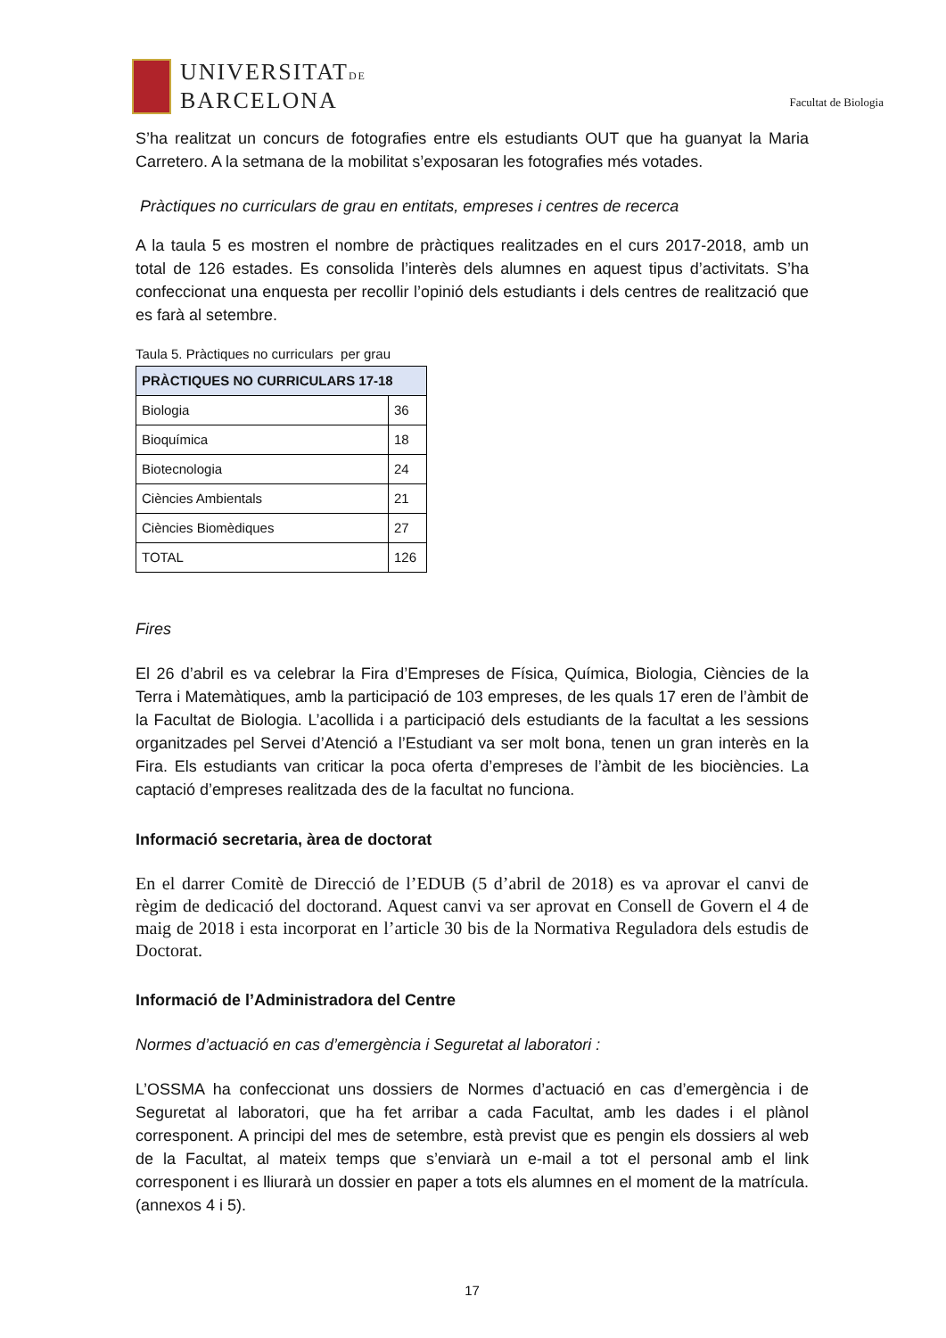UNIVERSITATDE
BARCELONA
Facultat de Biologia
S’ha realitzat un concurs de fotografies entre els estudiants OUT que ha guanyat la Maria Carretero. A la setmana de la mobilitat s’exposaran les fotografies més votades.
Pràctiques no curriculars de grau en entitats, empreses i centres de recerca
A la taula 5 es mostren el nombre de pràctiques realitzades en el curs 2017-2018, amb un total de 126 estades. Es consolida l’interès dels alumnes en aquest tipus d’activitats. S’ha confeccionat una enquesta per recollir l’opinió dels estudiants i dels centres de realització que es farà al setembre.
Taula 5. Pràctiques no curriculars per grau
| PRÀCTIQUES NO CURRICULARS 17-18 | |
| --- | --- |
| Biologia | 36 |
| Bioquímica | 18 |
| Biotecnologia | 24 |
| Ciències Ambientals | 21 |
| Ciències Biomèdiques | 27 |
| TOTAL | 126 |
Fires
El 26 d’abril es va celebrar la Fira d’Empreses de Física, Química, Biologia, Ciències de la Terra i Matemàtiques, amb la participació de 103 empreses, de les quals 17 eren de l’àmbit de la Facultat de Biologia. L’acollida i a participació dels estudiants de la facultat a les sessions organitzades pel Servei d’Atenció a l’Estudiant va ser molt bona, tenen un gran interès en la Fira. Els estudiants van criticar la poca oferta d’empreses de l’àmbit de les biociències. La captació d’empreses realitzada des de la facultat no funciona.
Informació secretaria, àrea de doctorat
En el darrer Comitè de Direcció de l’EDUB (5 d’abril de 2018) es va aprovar el canvi de règim de dedicació del doctorand. Aquest canvi va ser aprovat en Consell de Govern el 4 de maig de 2018 i esta incorporat en l’article 30 bis de la Normativa Reguladora dels estudis de Doctorat.
Informació de l’Administradora del Centre
Normes d’actuació en cas d’emergència i Seguretat al laboratori :
L’OSSMA ha confeccionat uns dossiers de Normes d’actuació en cas d’emergència i de Seguretat al laboratori, que ha fet arribar a cada Facultat, amb les dades i el plànol corresponent. A principi del mes de setembre, està previst que es pengin els dossiers al web de la Facultat, al mateix temps que s’enviarà un e-mail a tot el personal amb el link corresponent i es lliurarà un dossier en paper a tots els alumnes en el moment de la matrícula. (annexos 4 i 5).
17